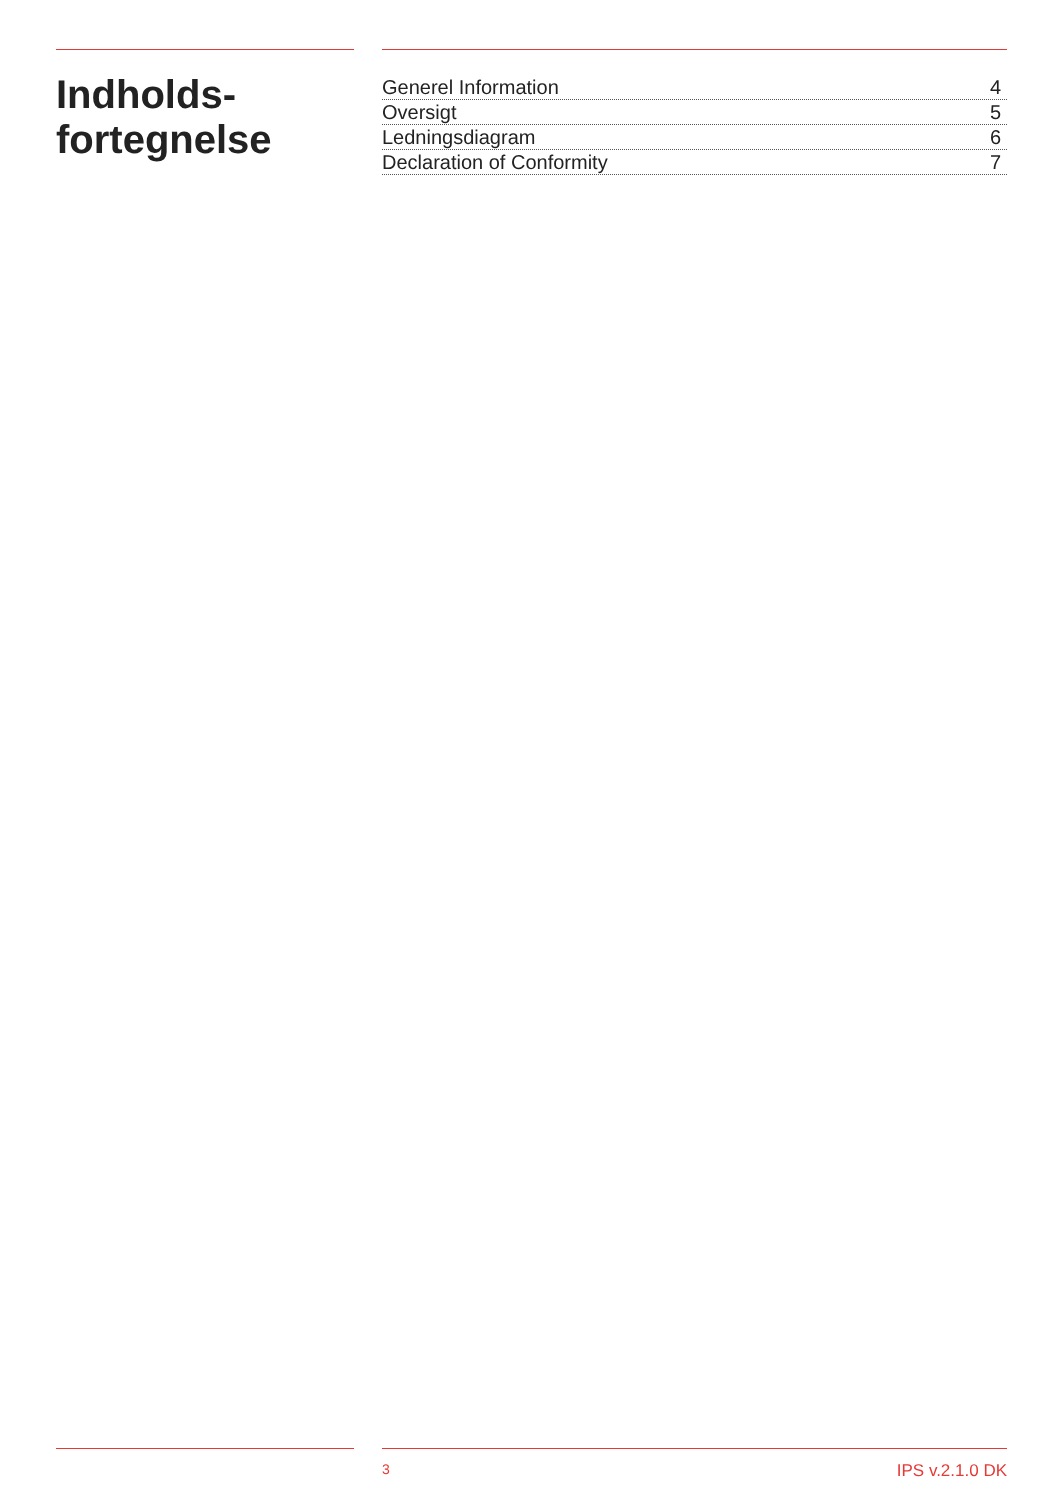Indholds-
fortegnelse
Generel Information 4
Oversigt 5
Ledningsdiagram 6
Declaration of Conformity 7
3 IPS v.2.1.0 DK